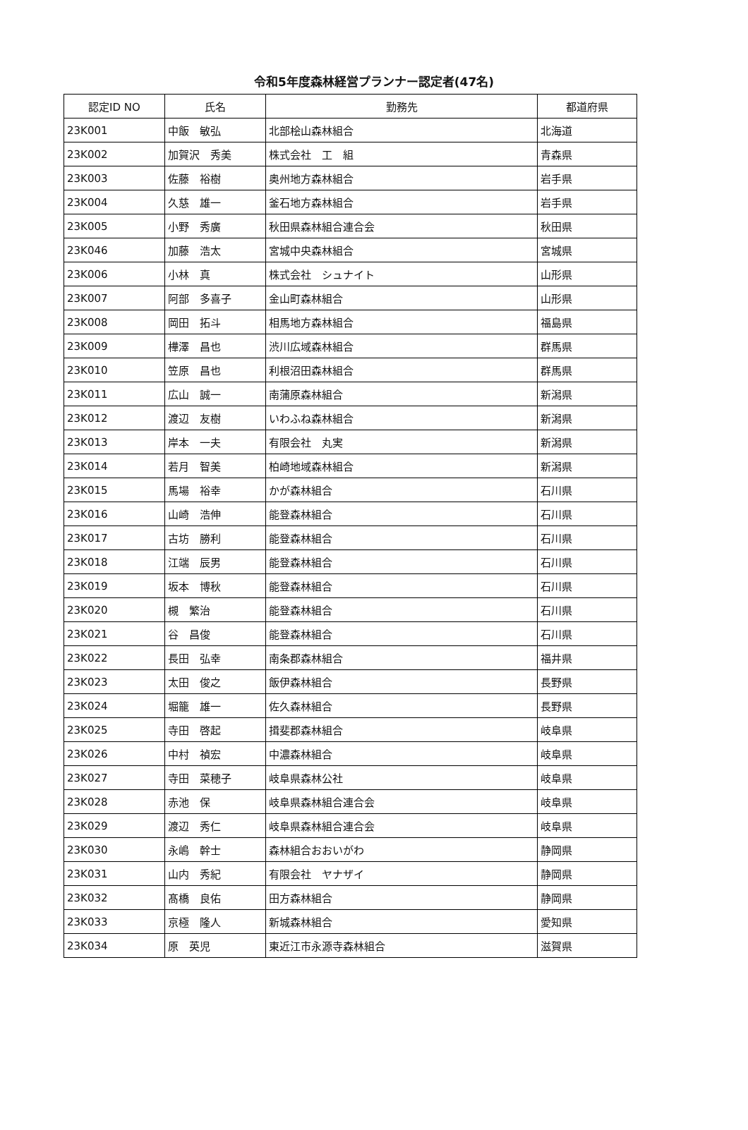令和5年度森林経営プランナー認定者(47名)
| 認定ID NO | 氏名 | 勤務先 | 都道府県 |
| --- | --- | --- | --- |
| 23K001 | 中飯 敏弘 | 北部桧山森林組合 | 北海道 |
| 23K002 | 加賀沢 秀美 | 株式会社 工 組 | 青森県 |
| 23K003 | 佐藤 裕樹 | 奥州地方森林組合 | 岩手県 |
| 23K004 | 久慈 雄一 | 釜石地方森林組合 | 岩手県 |
| 23K005 | 小野 秀廣 | 秋田県森林組合連合会 | 秋田県 |
| 23K046 | 加藤 浩太 | 宮城中央森林組合 | 宮城県 |
| 23K006 | 小林 真 | 株式会社 シュナイト | 山形県 |
| 23K007 | 阿部 多喜子 | 金山町森林組合 | 山形県 |
| 23K008 | 岡田 拓斗 | 相馬地方森林組合 | 福島県 |
| 23K009 | 樺澤 昌也 | 渋川広域森林組合 | 群馬県 |
| 23K010 | 笠原 昌也 | 利根沼田森林組合 | 群馬県 |
| 23K011 | 広山 誠一 | 南蒲原森林組合 | 新潟県 |
| 23K012 | 渡辺 友樹 | いわふね森林組合 | 新潟県 |
| 23K013 | 岸本 一夫 | 有限会社 丸実 | 新潟県 |
| 23K014 | 若月 智美 | 柏崎地域森林組合 | 新潟県 |
| 23K015 | 馬場 裕幸 | かが森林組合 | 石川県 |
| 23K016 | 山崎 浩伸 | 能登森林組合 | 石川県 |
| 23K017 | 古坊 勝利 | 能登森林組合 | 石川県 |
| 23K018 | 江端 辰男 | 能登森林組合 | 石川県 |
| 23K019 | 坂本 博秋 | 能登森林組合 | 石川県 |
| 23K020 | 槻 繁治 | 能登森林組合 | 石川県 |
| 23K021 | 谷 昌俊 | 能登森林組合 | 石川県 |
| 23K022 | 長田 弘幸 | 南条郡森林組合 | 福井県 |
| 23K023 | 太田 俊之 | 飯伊森林組合 | 長野県 |
| 23K024 | 堀籠 雄一 | 佐久森林組合 | 長野県 |
| 23K025 | 寺田 啓起 | 揖斐郡森林組合 | 岐阜県 |
| 23K026 | 中村 禎宏 | 中濃森林組合 | 岐阜県 |
| 23K027 | 寺田 菜穂子 | 岐阜県森林公社 | 岐阜県 |
| 23K028 | 赤池 保 | 岐阜県森林組合連合会 | 岐阜県 |
| 23K029 | 渡辺 秀仁 | 岐阜県森林組合連合会 | 岐阜県 |
| 23K030 | 永嶋 幹士 | 森林組合おおいがわ | 静岡県 |
| 23K031 | 山内 秀紀 | 有限会社 ヤナザイ | 静岡県 |
| 23K032 | 髙橋 良佑 | 田方森林組合 | 静岡県 |
| 23K033 | 京極 隆人 | 新城森林組合 | 愛知県 |
| 23K034 | 原 英児 | 東近江市永源寺森林組合 | 滋賀県 |